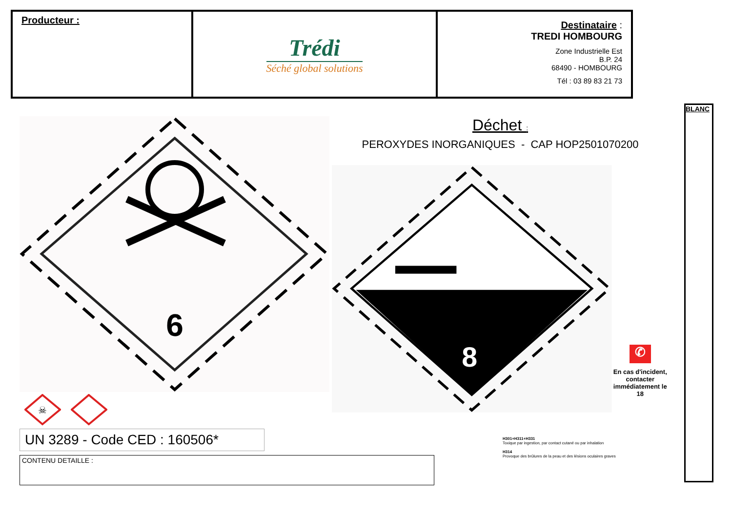| Producteur : | Trédi Séché global solutions | Destinataire : TREDI HOMBOURG Zone Industrielle Est B.P. 24 68490 - HOMBOURG Tél : 03 89 83 21 73 |
6
☠
UN 3289 - Code CED : 160506*
CONTENU DETAILLE :
Déchet :
PEROXYDES INORGANIQUES - CAP HOP2501070200
8
✆
En cas d'incident, contacter immédiatement le 18
H301+H311+H331
Toxique par ingestion, par contact cutané ou par inhalation
H314
Provoque des brûlures de la peau et des lésions oculaires graves
BLANC